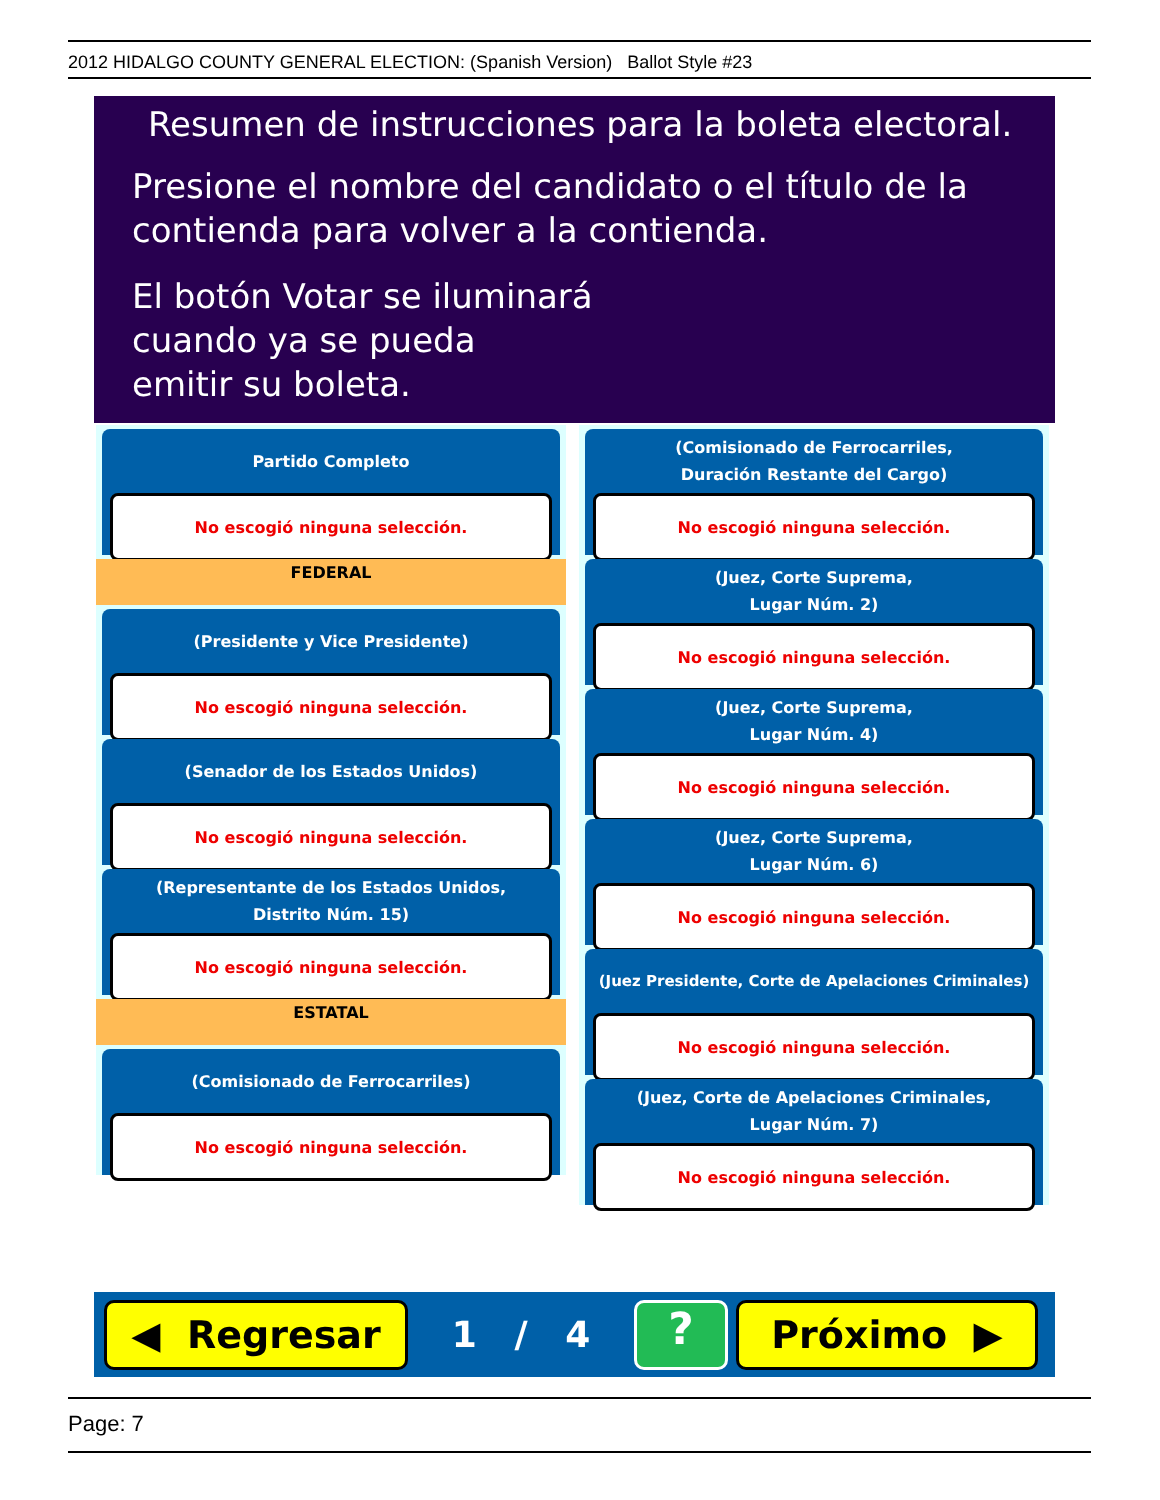2012 HIDALGO COUNTY GENERAL ELECTION: (Spanish Version) Ballot Style #23
Resumen de instrucciones para la boleta electoral.
Presione el nombre del candidato o el título de la
contienda para volver a la contienda.
El botón Votar se iluminará
cuando ya se pueda
emitir su boleta.
Partido Completo
No escogió ninguna selección.
FEDERAL
(Presidente y Vice Presidente)
No escogió ninguna selección.
(Senador de los Estados Unidos)
No escogió ninguna selección.
(Representante de los Estados Unidos,
Distrito Núm. 15)
No escogió ninguna selección.
ESTATAL
(Comisionado de Ferrocarriles)
No escogió ninguna selección.
(Comisionado de Ferrocarriles,
Duración Restante del Cargo)
No escogió ninguna selección.
(Juez, Corte Suprema,
Lugar Núm. 2)
No escogió ninguna selección.
(Juez, Corte Suprema,
Lugar Núm. 4)
No escogió ninguna selección.
(Juez, Corte Suprema,
Lugar Núm. 6)
No escogió ninguna selección.
(Juez Presidente, Corte de Apelaciones Criminales)
No escogió ninguna selección.
(Juez, Corte de Apelaciones Criminales,
Lugar Núm. 7)
No escogió ninguna selección.
◀ Regresar
1 / 4
?
Próximo ▶
Page: 7